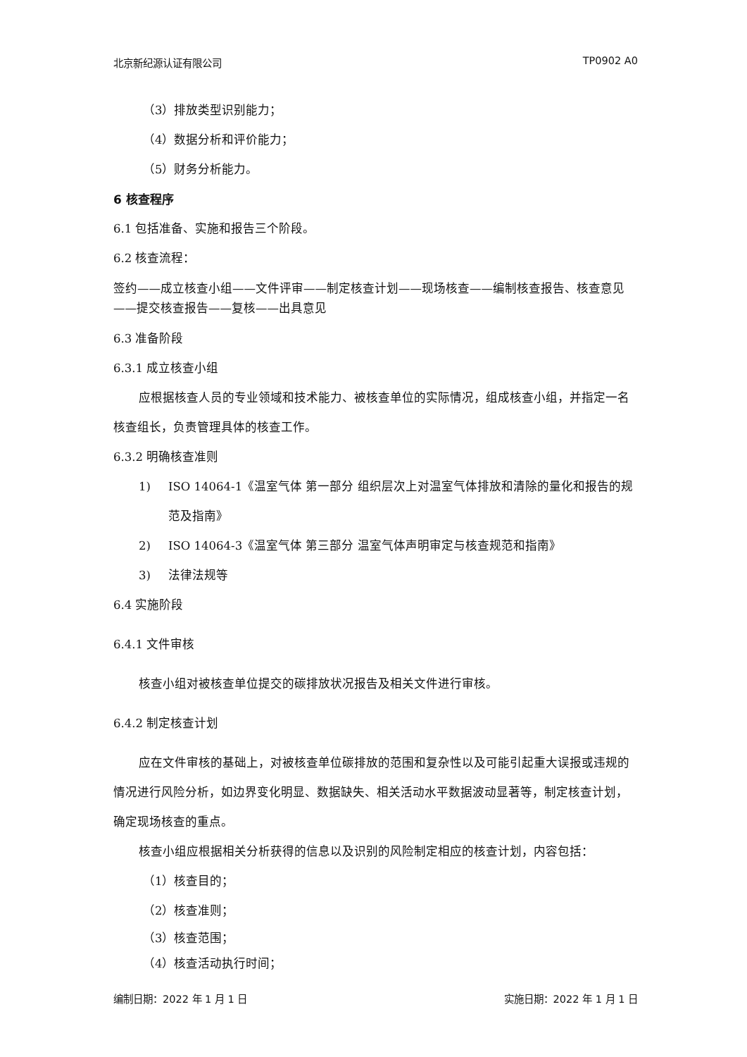北京新纪源认证有限公司 TP0902 A0
（3）排放类型识别能力；
（4）数据分析和评价能力；
（5）财务分析能力。
6 核查程序
6.1 包括准备、实施和报告三个阶段。
6.2 核查流程：
签约——成立核查小组——文件评审——制定核查计划——现场核查——编制核查报告、核查意见——提交核查报告——复核——出具意见
6.3 准备阶段
6.3.1 成立核查小组
应根据核查人员的专业领域和技术能力、被核查单位的实际情况，组成核查小组，并指定一名核查组长，负责管理具体的核查工作。
6.3.2 明确核查准则
1) ISO 14064-1《温室气体 第一部分 组织层次上对温室气体排放和清除的量化和报告的规范及指南》
2) ISO 14064-3《温室气体 第三部分 温室气体声明审定与核查规范和指南》
3) 法律法规等
6.4 实施阶段
6.4.1 文件审核
核查小组对被核查单位提交的碳排放状况报告及相关文件进行审核。
6.4.2 制定核查计划
应在文件审核的基础上，对被核查单位碳排放的范围和复杂性以及可能引起重大误报或违规的情况进行风险分析，如边界变化明显、数据缺失、相关活动水平数据波动显著等，制定核查计划，确定现场核查的重点。
核查小组应根据相关分析获得的信息以及识别的风险制定相应的核查计划，内容包括：
（1）核查目的；
（2）核查准则；
（3）核查范围；
（4）核查活动执行时间；
编制日期：2022 年 1 月 1 日 实施日期：2022 年 1 月 1 日